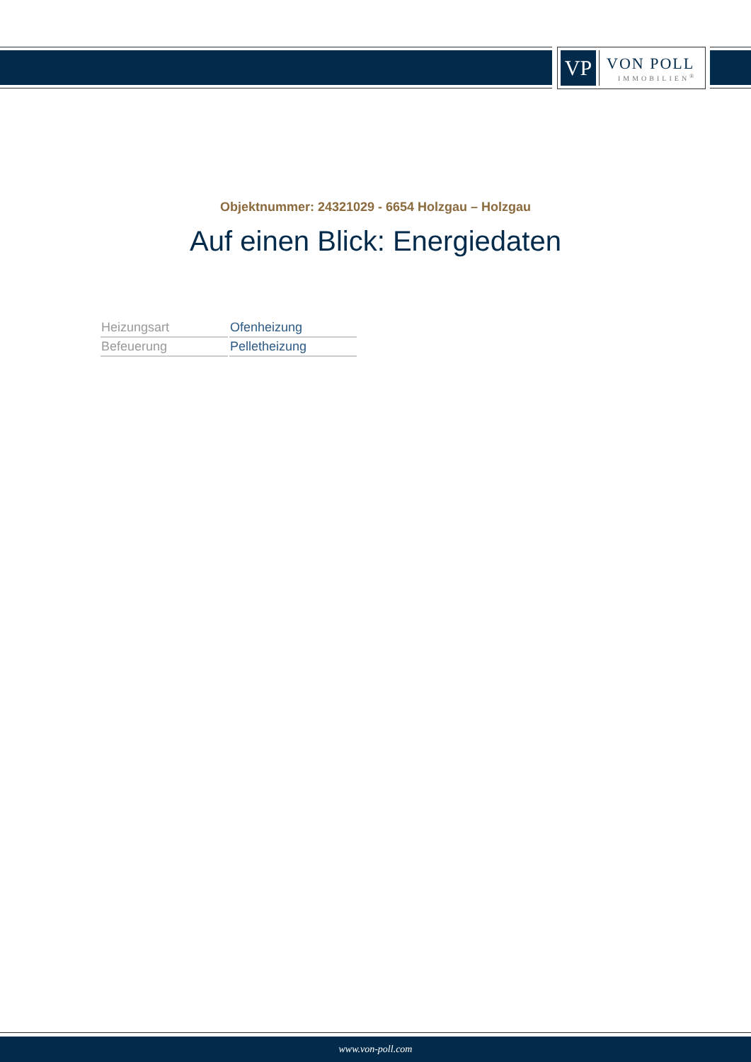VP
VON POLL
IMMOBILIEN<sup>®</sup>
Objektnummer: 24321029 - 6654 Holzgau – Holzgau
Auf einen Blick: Energiedaten
| Heizungsart | Ofenheizung |
| Befeuerung | Pelletheizung |
www.von-poll.com